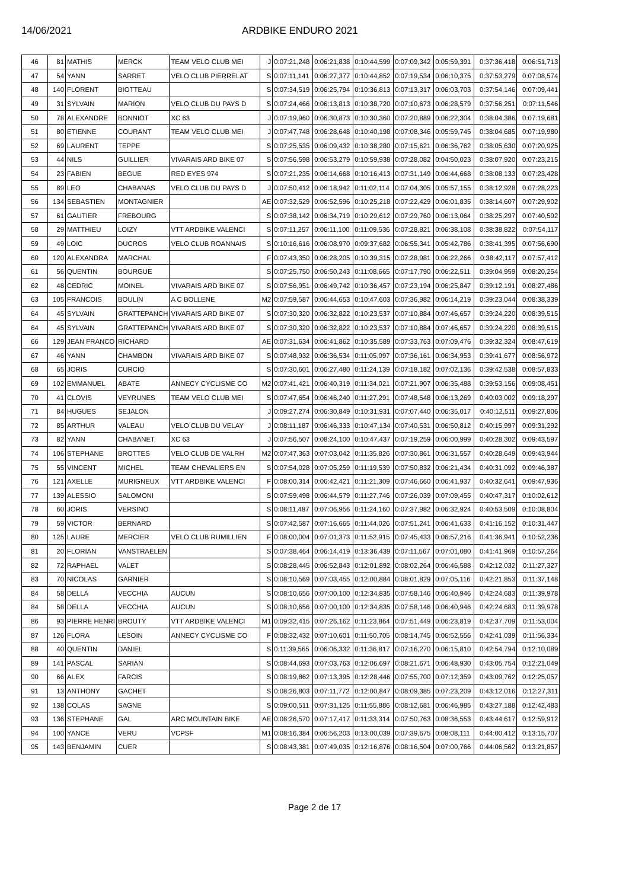14/06/2021 ARDBIKE ENDURO 2021
| 46 | 81 | MATHIS | MERCK | TEAM VELO CLUB MEI | J | 0:07:21,248 | 0:06:21,838 | 0:10:44,599 | 0:07:09,342 | 0:05:59,391 | 0:37:36,418 | 0:06:51,713 |
| 47 | 54 | YANN | SARRET | VELO CLUB PIERRELAT | S | 0:07:11,141 | 0:06:27,377 | 0:10:44,852 | 0:07:19,534 | 0:06:10,375 | 0:37:53,279 | 0:07:08,574 |
| 48 | 140 | FLORENT | BIOTTEAU | | S | 0:07:34,519 | 0:06:25,794 | 0:10:36,813 | 0:07:13,317 | 0:06:03,703 | 0:37:54,146 | 0:07:09,441 |
| 49 | 31 | SYLVAIN | MARION | VELO CLUB DU PAYS D | S | 0:07:24,466 | 0:06:13,813 | 0:10:38,720 | 0:07:10,673 | 0:06:28,579 | 0:37:56,251 | 0:07:11,546 |
| 50 | 78 | ALEXANDRE | BONNIOT | XC 63 | J | 0:07:19,960 | 0:06:30,873 | 0:10:30,360 | 0:07:20,889 | 0:06:22,304 | 0:38:04,386 | 0:07:19,681 |
| 51 | 80 | ETIENNE | COURANT | TEAM VELO CLUB MEI | J | 0:07:47,748 | 0:06:28,648 | 0:10:40,198 | 0:07:08,346 | 0:05:59,745 | 0:38:04,685 | 0:07:19,980 |
| 52 | 69 | LAURENT | TEPPE | | S | 0:07:25,535 | 0:06:09,432 | 0:10:38,280 | 0:07:15,621 | 0:06:36,762 | 0:38:05,630 | 0:07:20,925 |
| 53 | 44 | NILS | GUILLIER | VIVARAIS ARD BIKE 07 | S | 0:07:56,598 | 0:06:53,279 | 0:10:59,938 | 0:07:28,082 | 0:04:50,023 | 0:38:07,920 | 0:07:23,215 |
| 54 | 23 | FABIEN | BEGUE | RED EYES 974 | S | 0:07:21,235 | 0:06:14,668 | 0:10:16,413 | 0:07:31,149 | 0:06:44,668 | 0:38:08,133 | 0:07:23,428 |
| 55 | 89 | LEO | CHABANAS | VELO CLUB DU PAYS D | J | 0:07:50,412 | 0:06:18,942 | 0:11:02,114 | 0:07:04,305 | 0:05:57,155 | 0:38:12,928 | 0:07:28,223 |
| 56 | 134 | SEBASTIEN | MONTAGNIER | | AE | 0:07:32,529 | 0:06:52,596 | 0:10:25,218 | 0:07:22,429 | 0:06:01,835 | 0:38:14,607 | 0:07:29,902 |
| 57 | 61 | GAUTIER | FREBOURG | | S | 0:07:38,142 | 0:06:34,719 | 0:10:29,612 | 0:07:29,760 | 0:06:13,064 | 0:38:25,297 | 0:07:40,592 |
| 58 | 29 | MATTHIEU | LOIZY | VTT ARDBIKE VALENCI | S | 0:07:11,257 | 0:06:11,100 | 0:11:09,536 | 0:07:28,821 | 0:06:38,108 | 0:38:38,822 | 0:07:54,117 |
| 59 | 49 | LOIC | DUCROS | VELO CLUB ROANNAIS | S | 0:10:16,616 | 0:06:08,970 | 0:09:37,682 | 0:06:55,341 | 0:05:42,786 | 0:38:41,395 | 0:07:56,690 |
| 60 | 120 | ALEXANDRA | MARCHAL | | F | 0:07:43,350 | 0:06:28,205 | 0:10:39,315 | 0:07:28,981 | 0:06:22,266 | 0:38:42,117 | 0:07:57,412 |
| 61 | 56 | QUENTIN | BOURGUE | | S | 0:07:25,750 | 0:06:50,243 | 0:11:08,665 | 0:07:17,790 | 0:06:22,511 | 0:39:04,959 | 0:08:20,254 |
| 62 | 48 | CEDRIC | MOINEL | VIVARAIS ARD BIKE 07 | S | 0:07:56,951 | 0:06:49,742 | 0:10:36,457 | 0:07:23,194 | 0:06:25,847 | 0:39:12,191 | 0:08:27,486 |
| 63 | 105 | FRANCOIS | BOULIN | A C BOLLENE | M2 | 0:07:59,587 | 0:06:44,653 | 0:10:47,603 | 0:07:36,982 | 0:06:14,219 | 0:39:23,044 | 0:08:38,339 |
| 64 | 45 | SYLVAIN | GRATTEPANCH | VIVARAIS ARD BIKE 07 | S | 0:07:30,320 | 0:06:32,822 | 0:10:23,537 | 0:07:10,884 | 0:07:46,657 | 0:39:24,220 | 0:08:39,515 |
| 64 | 45 | SYLVAIN | GRATTEPANCH | VIVARAIS ARD BIKE 07 | S | 0:07:30,320 | 0:06:32,822 | 0:10:23,537 | 0:07:10,884 | 0:07:46,657 | 0:39:24,220 | 0:08:39,515 |
| 66 | 129 | JEAN FRANCO | RICHARD | | AE | 0:07:31,634 | 0:06:41,862 | 0:10:35,589 | 0:07:33,763 | 0:07:09,476 | 0:39:32,324 | 0:08:47,619 |
| 67 | 46 | YANN | CHAMBON | VIVARAIS ARD BIKE 07 | S | 0:07:48,932 | 0:06:36,534 | 0:11:05,097 | 0:07:36,161 | 0:06:34,953 | 0:39:41,677 | 0:08:56,972 |
| 68 | 65 | JORIS | CURCIO | | S | 0:07:30,601 | 0:06:27,480 | 0:11:24,139 | 0:07:18,182 | 0:07:02,136 | 0:39:42,538 | 0:08:57,833 |
| 69 | 102 | EMMANUEL | ABATE | ANNECY CYCLISME CO | M2 | 0:07:41,421 | 0:06:40,319 | 0:11:34,021 | 0:07:21,907 | 0:06:35,488 | 0:39:53,156 | 0:09:08,451 |
| 70 | 41 | CLOVIS | VEYRUNES | TEAM VELO CLUB MEI | S | 0:07:47,654 | 0:06:46,240 | 0:11:27,291 | 0:07:48,548 | 0:06:13,269 | 0:40:03,002 | 0:09:18,297 |
| 71 | 84 | HUGUES | SEJALON | | J | 0:09:27,274 | 0:06:30,849 | 0:10:31,931 | 0:07:07,440 | 0:06:35,017 | 0:40:12,511 | 0:09:27,806 |
| 72 | 85 | ARTHUR | VALEAU | VELO CLUB DU VELAY | J | 0:08:11,187 | 0:06:46,333 | 0:10:47,134 | 0:07:40,531 | 0:06:50,812 | 0:40:15,997 | 0:09:31,292 |
| 73 | 82 | YANN | CHABANET | XC 63 | J | 0:07:56,507 | 0:08:24,100 | 0:10:47,437 | 0:07:19,259 | 0:06:00,999 | 0:40:28,302 | 0:09:43,597 |
| 74 | 106 | STEPHANE | BROTTES | VELO CLUB DE VALRH | M2 | 0:07:47,363 | 0:07:03,042 | 0:11:35,826 | 0:07:30,861 | 0:06:31,557 | 0:40:28,649 | 0:09:43,944 |
| 75 | 55 | VINCENT | MICHEL | TEAM CHEVALIERS EN | S | 0:07:54,028 | 0:07:05,259 | 0:11:19,539 | 0:07:50,832 | 0:06:21,434 | 0:40:31,092 | 0:09:46,387 |
| 76 | 121 | AXELLE | MURIGNEUX | VTT ARDBIKE VALENCI | F | 0:08:00,314 | 0:06:42,421 | 0:11:21,309 | 0:07:46,660 | 0:06:41,937 | 0:40:32,641 | 0:09:47,936 |
| 77 | 139 | ALESSIO | SALOMONI | | S | 0:07:59,498 | 0:06:44,579 | 0:11:27,746 | 0:07:26,039 | 0:07:09,455 | 0:40:47,317 | 0:10:02,612 |
| 78 | 60 | JORIS | VERSINO | | S | 0:08:11,487 | 0:07:06,956 | 0:11:24,160 | 0:07:37,982 | 0:06:32,924 | 0:40:53,509 | 0:10:08,804 |
| 79 | 59 | VICTOR | BERNARD | | S | 0:07:42,587 | 0:07:16,665 | 0:11:44,026 | 0:07:51,241 | 0:06:41,633 | 0:41:16,152 | 0:10:31,447 |
| 80 | 125 | LAURE | MERCIER | VELO CLUB RUMILLIEN | F | 0:08:00,004 | 0:07:01,373 | 0:11:52,915 | 0:07:45,433 | 0:06:57,216 | 0:41:36,941 | 0:10:52,236 |
| 81 | 20 | FLORIAN | VANSTRAELEN | | S | 0:07:38,464 | 0:06:14,419 | 0:13:36,439 | 0:07:11,567 | 0:07:01,080 | 0:41:41,969 | 0:10:57,264 |
| 82 | 72 | RAPHAEL | VALET | | S | 0:08:28,445 | 0:06:52,843 | 0:12:01,892 | 0:08:02,264 | 0:06:46,588 | 0:42:12,032 | 0:11:27,327 |
| 83 | 70 | NICOLAS | GARNIER | | S | 0:08:10,569 | 0:07:03,455 | 0:12:00,884 | 0:08:01,829 | 0:07:05,116 | 0:42:21,853 | 0:11:37,148 |
| 84 | 58 | DELLA | VECCHIA | AUCUN | S | 0:08:10,656 | 0:07:00,100 | 0:12:34,835 | 0:07:58,146 | 0:06:40,946 | 0:42:24,683 | 0:11:39,978 |
| 84 | 58 | DELLA | VECCHIA | AUCUN | S | 0:08:10,656 | 0:07:00,100 | 0:12:34,835 | 0:07:58,146 | 0:06:40,946 | 0:42:24,683 | 0:11:39,978 |
| 86 | 93 | PIERRE HENRI | BROUTY | VTT ARDBIKE VALENCI | M1 | 0:09:32,415 | 0:07:26,162 | 0:11:23,864 | 0:07:51,449 | 0:06:23,819 | 0:42:37,709 | 0:11:53,004 |
| 87 | 126 | FLORA | LESOIN | ANNECY CYCLISME CO | F | 0:08:32,432 | 0:07:10,601 | 0:11:50,705 | 0:08:14,745 | 0:06:52,556 | 0:42:41,039 | 0:11:56,334 |
| 88 | 40 | QUENTIN | DANIEL | | S | 0:11:39,565 | 0:06:06,332 | 0:11:36,817 | 0:07:16,270 | 0:06:15,810 | 0:42:54,794 | 0:12:10,089 |
| 89 | 141 | PASCAL | SARIAN | | S | 0:08:44,693 | 0:07:03,763 | 0:12:06,697 | 0:08:21,671 | 0:06:48,930 | 0:43:05,754 | 0:12:21,049 |
| 90 | 66 | ALEX | FARCIS | | S | 0:08:19,862 | 0:07:13,395 | 0:12:28,446 | 0:07:55,700 | 0:07:12,359 | 0:43:09,762 | 0:12:25,057 |
| 91 | 13 | ANTHONY | GACHET | | S | 0:08:26,803 | 0:07:11,772 | 0:12:00,847 | 0:08:09,385 | 0:07:23,209 | 0:43:12,016 | 0:12:27,311 |
| 92 | 138 | COLAS | SAGNE | | S | 0:09:00,511 | 0:07:31,125 | 0:11:55,886 | 0:08:12,681 | 0:06:46,985 | 0:43:27,188 | 0:12:42,483 |
| 93 | 136 | STEPHANE | GAL | ARC MOUNTAIN BIKE | AE | 0:08:26,570 | 0:07:17,417 | 0:11:33,314 | 0:07:50,763 | 0:08:36,553 | 0:43:44,617 | 0:12:59,912 |
| 94 | 100 | YANCE | VERU | VCPSF | M1 | 0:08:16,384 | 0:06:56,203 | 0:13:00,039 | 0:07:39,675 | 0:08:08,111 | 0:44:00,412 | 0:13:15,707 |
| 95 | 143 | BENJAMIN | CUER | | S | 0:08:43,381 | 0:07:49,035 | 0:12:16,876 | 0:08:16,504 | 0:07:00,766 | 0:44:06,562 | 0:13:21,857 |
Page 2 de 17